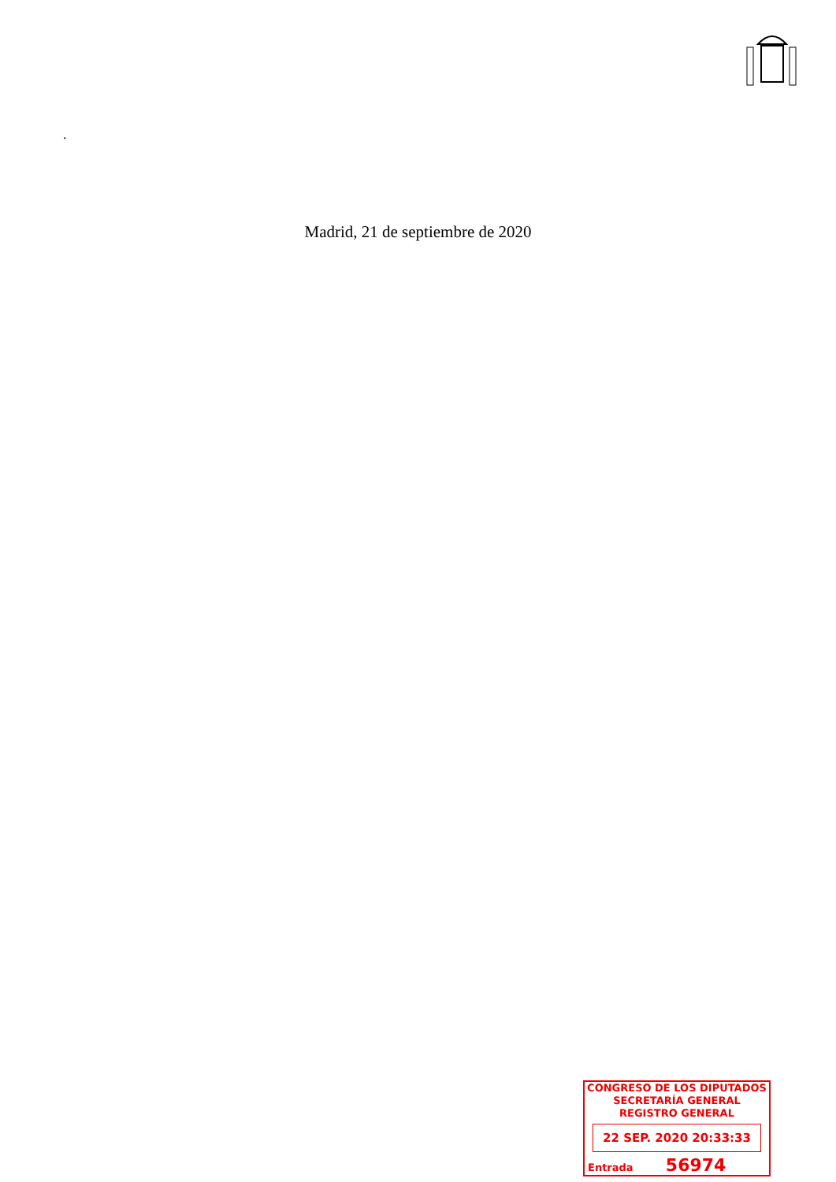.
Madrid, 21 de septiembre de 2020
CONGRESO DE LOS DIPUTADOS
SECRETARÍA GENERAL
REGISTRO GENERAL
22 SEP. 2020 20:33:33
Entrada 56974